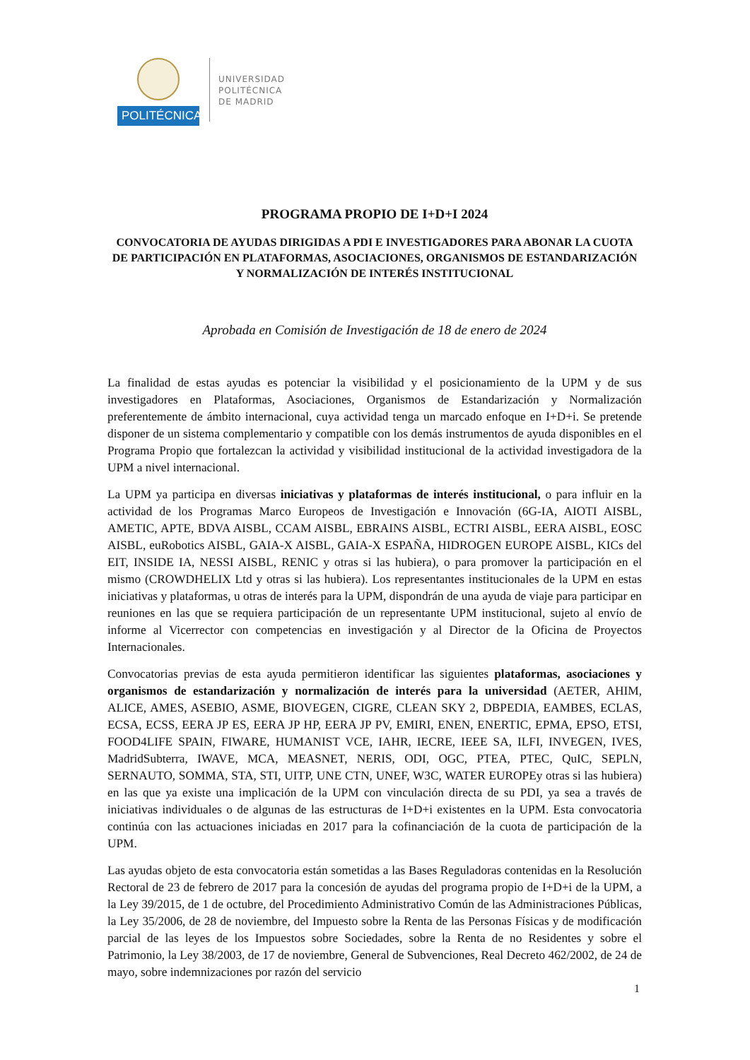POLITÉCNICA
UNIVERSIDAD
POLITÉCNICA
DE MADRID
PROGRAMA PROPIO DE I+D+I 2024
CONVOCATORIA DE AYUDAS DIRIGIDAS A PDI E INVESTIGADORES PARA ABONAR LA CUOTA DE PARTICIPACIÓN EN PLATAFORMAS, ASOCIACIONES, ORGANISMOS DE ESTANDARIZACIÓN Y NORMALIZACIÓN DE INTERÉS INSTITUCIONAL
Aprobada en Comisión de Investigación de 18 de enero de 2024
La finalidad de estas ayudas es potenciar la visibilidad y el posicionamiento de la UPM y de sus investigadores en Plataformas, Asociaciones, Organismos de Estandarización y Normalización preferentemente de ámbito internacional, cuya actividad tenga un marcado enfoque en I+D+i. Se pretende disponer de un sistema complementario y compatible con los demás instrumentos de ayuda disponibles en el Programa Propio que fortalezcan la actividad y visibilidad institucional de la actividad investigadora de la UPM a nivel internacional.
La UPM ya participa en diversas iniciativas y plataformas de interés institucional, o para influir en la actividad de los Programas Marco Europeos de Investigación e Innovación (6G-IA, AIOTI AISBL, AMETIC, APTE, BDVA AISBL, CCAM AISBL, EBRAINS AISBL, ECTRI AISBL, EERA AISBL, EOSC AISBL, euRobotics AISBL, GAIA-X AISBL, GAIA-X ESPAÑA, HIDROGEN EUROPE AISBL, KICs del EIT, INSIDE IA, NESSI AISBL, RENIC y otras si las hubiera), o para promover la participación en el mismo (CROWDHELIX Ltd y otras si las hubiera). Los representantes institucionales de la UPM en estas iniciativas y plataformas, u otras de interés para la UPM, dispondrán de una ayuda de viaje para participar en reuniones en las que se requiera participación de un representante UPM institucional, sujeto al envío de informe al Vicerrector con competencias en investigación y al Director de la Oficina de Proyectos Internacionales.
Convocatorias previas de esta ayuda permitieron identificar las siguientes plataformas, asociaciones y organismos de estandarización y normalización de interés para la universidad (AETER, AHIM, ALICE, AMES, ASEBIO, ASME, BIOVEGEN, CIGRE, CLEAN SKY 2, DBPEDIA, EAMBES, ECLAS, ECSA, ECSS, EERA JP ES, EERA JP HP, EERA JP PV, EMIRI, ENEN, ENERTIC, EPMA, EPSO, ETSI, FOOD4LIFE SPAIN, FIWARE, HUMANIST VCE, IAHR, IECRE, IEEE SA, ILFI, INVEGEN, IVES, MadridSubterra, IWAVE, MCA, MEASNET, NERIS, ODI, OGC, PTEA, PTEC, QuIC, SEPLN, SERNAUTO, SOMMA, STA, STI, UITP, UNE CTN, UNEF, W3C, WATER EUROPEy otras si las hubiera) en las que ya existe una implicación de la UPM con vinculación directa de su PDI, ya sea a través de iniciativas individuales o de algunas de las estructuras de I+D+i existentes en la UPM. Esta convocatoria continúa con las actuaciones iniciadas en 2017 para la cofinanciación de la cuota de participación de la UPM.
Las ayudas objeto de esta convocatoria están sometidas a las Bases Reguladoras contenidas en la Resolución Rectoral de 23 de febrero de 2017 para la concesión de ayudas del programa propio de I+D+i de la UPM, a la Ley 39/2015, de 1 de octubre, del Procedimiento Administrativo Común de las Administraciones Públicas, la Ley 35/2006, de 28 de noviembre, del Impuesto sobre la Renta de las Personas Físicas y de modificación parcial de las leyes de los Impuestos sobre Sociedades, sobre la Renta de no Residentes y sobre el Patrimonio, la Ley 38/2003, de 17 de noviembre, General de Subvenciones, Real Decreto 462/2002, de 24 de mayo, sobre indemnizaciones por razón del servicio
1